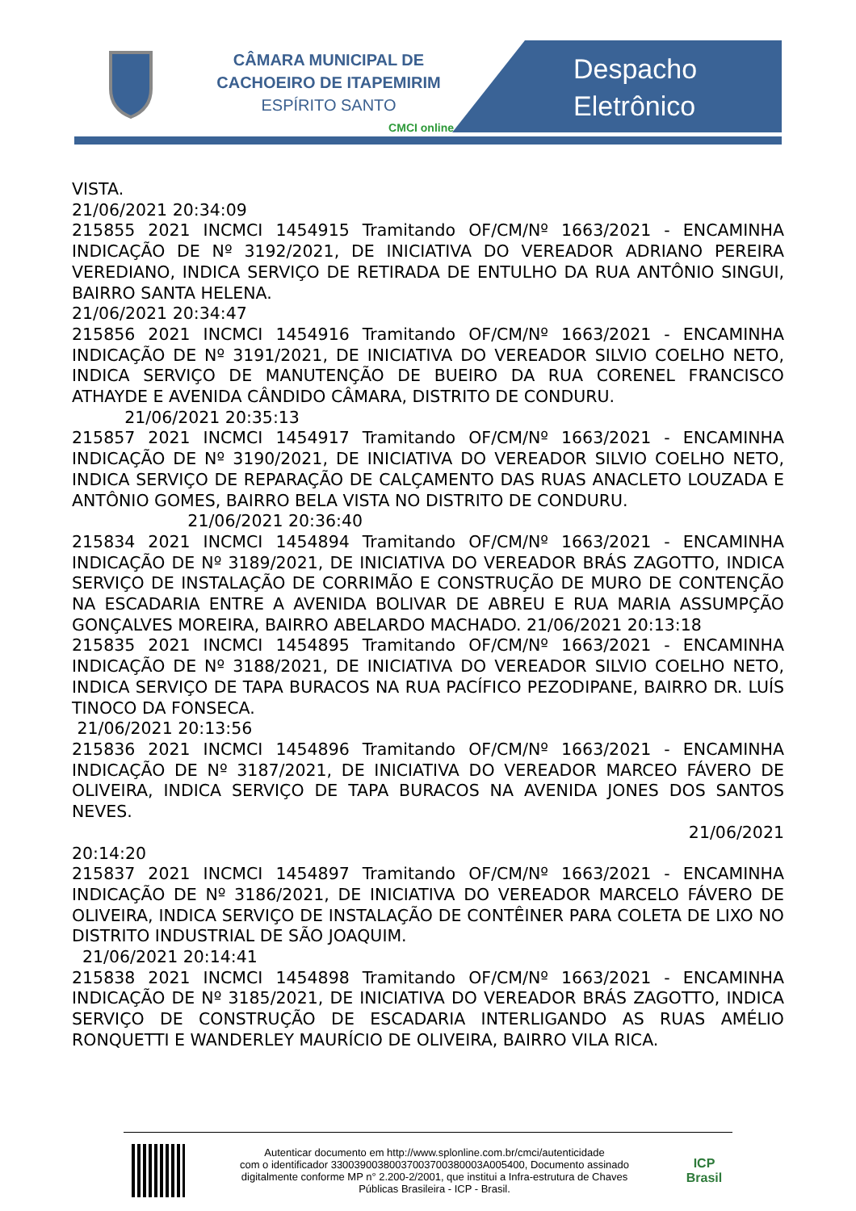CÂMARA MUNICIPAL DE
CACHOEIRO DE ITAPEMIRIM
ESPÍRITO SANTO
CMCI online
Despacho
Eletrônico
VISTA.
21/06/2021 20:34:09
215855 2021 INCMCI 1454915 Tramitando OF/CM/Nº 1663/2021 - ENCAMINHA INDICAÇÃO DE Nº 3192/2021, DE INICIATIVA DO VEREADOR ADRIANO PEREIRA VEREDIANO, INDICA SERVIÇO DE RETIRADA DE ENTULHO DA RUA ANTÔNIO SINGUI, BAIRRO SANTA HELENA.
21/06/2021 20:34:47
215856 2021 INCMCI 1454916 Tramitando OF/CM/Nº 1663/2021 - ENCAMINHA INDICAÇÃO DE Nº 3191/2021, DE INICIATIVA DO VEREADOR SILVIO COELHO NETO, INDICA SERVIÇO DE MANUTENÇÃO DE BUEIRO DA RUA CORENEL FRANCISCO ATHAYDE E AVENIDA CÂNDIDO CÂMARA, DISTRITO DE CONDURU.
21/06/2021 20:35:13
215857 2021 INCMCI 1454917 Tramitando OF/CM/Nº 1663/2021 - ENCAMINHA INDICAÇÃO DE Nº 3190/2021, DE INICIATIVA DO VEREADOR SILVIO COELHO NETO, INDICA SERVIÇO DE REPARAÇÃO DE CALÇAMENTO DAS RUAS ANACLETO LOUZADA E ANTÔNIO GOMES, BAIRRO BELA VISTA NO DISTRITO DE CONDURU.
21/06/2021 20:36:40
215834 2021 INCMCI 1454894 Tramitando OF/CM/Nº 1663/2021 - ENCAMINHA INDICAÇÃO DE Nº 3189/2021, DE INICIATIVA DO VEREADOR BRÁS ZAGOTTO, INDICA SERVIÇO DE INSTALAÇÃO DE CORRIMÃO E CONSTRUÇÃO DE MURO DE CONTENÇÃO NA ESCADARIA ENTRE A AVENIDA BOLIVAR DE ABREU E RUA MARIA ASSUMPÇÃO GONÇALVES MOREIRA, BAIRRO ABELARDO MACHADO. 21/06/2021 20:13:18
215835 2021 INCMCI 1454895 Tramitando OF/CM/Nº 1663/2021 - ENCAMINHA INDICAÇÃO DE Nº 3188/2021, DE INICIATIVA DO VEREADOR SILVIO COELHO NETO, INDICA SERVIÇO DE TAPA BURACOS NA RUA PACÍFICO PEZODIPANE, BAIRRO DR. LUÍS TINOCO DA FONSECA.
21/06/2021 20:13:56
215836 2021 INCMCI 1454896 Tramitando OF/CM/Nº 1663/2021 - ENCAMINHA INDICAÇÃO DE Nº 3187/2021, DE INICIATIVA DO VEREADOR MARCEO FÁVERO DE OLIVEIRA, INDICA SERVIÇO DE TAPA BURACOS NA AVENIDA JONES DOS SANTOS NEVES.
21/06/2021
20:14:20
215837 2021 INCMCI 1454897 Tramitando OF/CM/Nº 1663/2021 - ENCAMINHA INDICAÇÃO DE Nº 3186/2021, DE INICIATIVA DO VEREADOR MARCELO FÁVERO DE OLIVEIRA, INDICA SERVIÇO DE INSTALAÇÃO DE CONTÊINER PARA COLETA DE LIXO NO DISTRITO INDUSTRIAL DE SÃO JOAQUIM.
21/06/2021 20:14:41
215838 2021 INCMCI 1454898 Tramitando OF/CM/Nº 1663/2021 - ENCAMINHA INDICAÇÃO DE Nº 3185/2021, DE INICIATIVA DO VEREADOR BRÁS ZAGOTTO, INDICA SERVIÇO DE CONSTRUÇÃO DE ESCADARIA INTERLIGANDO AS RUAS AMÉLIO RONQUETTI E WANDERLEY MAURÍCIO DE OLIVEIRA, BAIRRO VILA RICA.
Autenticar documento em http://www.splonline.com.br/cmci/autenticidade
com o identificador 33003900380037003700380003A005400, Documento assinado
digitalmente conforme MP n° 2.200-2/2001, que institui a Infra-estrutura de Chaves
Públicas Brasileira - ICP - Brasil.
ICP Brasil